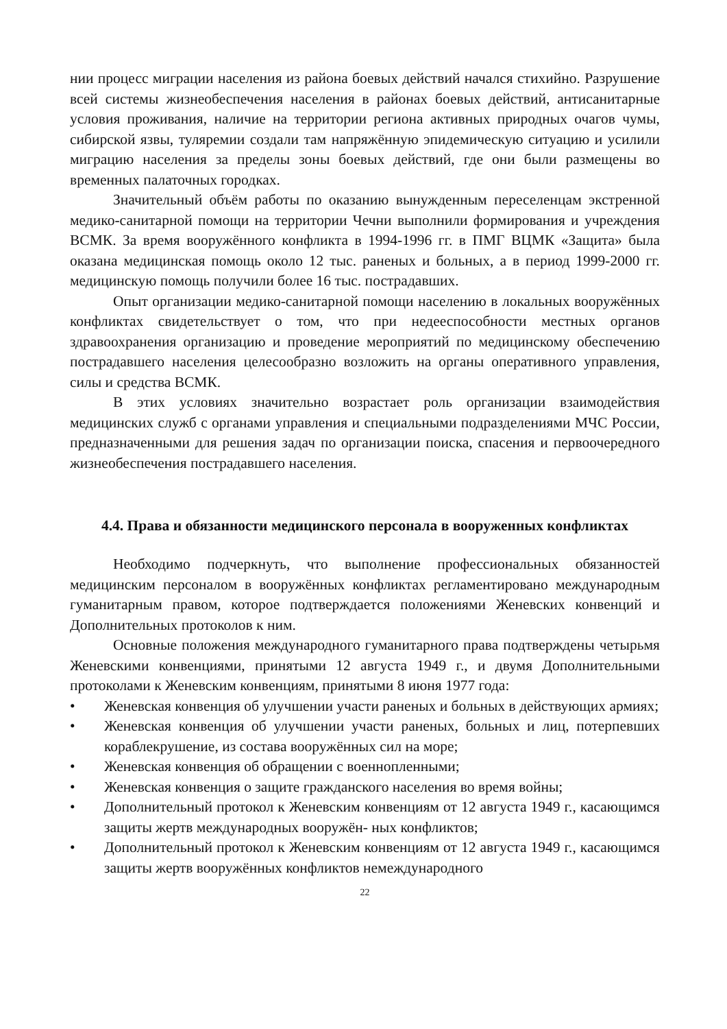нии процесс миграции населения из района боевых действий начался стихийно. Разрушение всей системы жизнеобеспечения населения в районах боевых действий, антисанитарные условия проживания, наличие на территории региона активных природных очагов чумы, сибирской язвы, туляремии создали там напряжённую эпидемическую ситуацию и усилили миграцию населения за пределы зоны боевых действий, где они были размещены во временных палаточных городках.
Значительный объём работы по оказанию вынужденным переселенцам экстренной медико-санитарной помощи на территории Чечни выполнили формирования и учреждения ВСМК. За время вооружённого конфликта в 1994-1996 гг. в ПМГ ВЦМК «Защита» была оказана медицинская помощь около 12 тыс. раненых и больных, а в период 1999-2000 гг. медицинскую помощь получили более 16 тыс. пострадавших.
Опыт организации медико-санитарной помощи населению в локальных вооружённых конфликтах свидетельствует о том, что при недееспособности местных органов здравоохранения организацию и проведение мероприятий по медицинскому обеспечению пострадавшего населения целесообразно возложить на органы оперативного управления, силы и средства ВСМК.
В этих условиях значительно возрастает роль организации взаимодействия медицинских служб с органами управления и специальными подразделениями МЧС России, предназначенными для решения задач по организации поиска, спасения и первоочередного жизнеобеспечения пострадавшего населения.
4.4. Права и обязанности медицинского персонала в вооруженных конфликтах
Необходимо подчеркнуть, что выполнение профессиональных обязанностей медицинским персоналом в вооружённых конфликтах регламентировано международным гуманитарным правом, которое подтверждается положениями Женевских конвенций и Дополнительных протоколов к ним.
Основные положения международного гуманитарного права подтверждены четырьмя Женевскими конвенциями, принятыми 12 августа 1949 г., и двумя Дополнительными протоколами к Женевским конвенциям, принятыми 8 июня 1977 года:
• Женевская конвенция об улучшении участи раненых и больных в действующих армиях;
• Женевская конвенция об улучшении участи раненых, больных и лиц, потерпевших кораблекрушение, из состава вооружённых сил на море;
• Женевская конвенция об обращении с военнопленными;
• Женевская конвенция о защите гражданского населения во время войны;
• Дополнительный протокол к Женевским конвенциям от 12 августа 1949 г., касающимся защиты жертв международных вооружён- ных конфликтов;
• Дополнительный протокол к Женевским конвенциям от 12 августа 1949 г., касающимся защиты жертв вооружённых конфликтов немеждународного
22